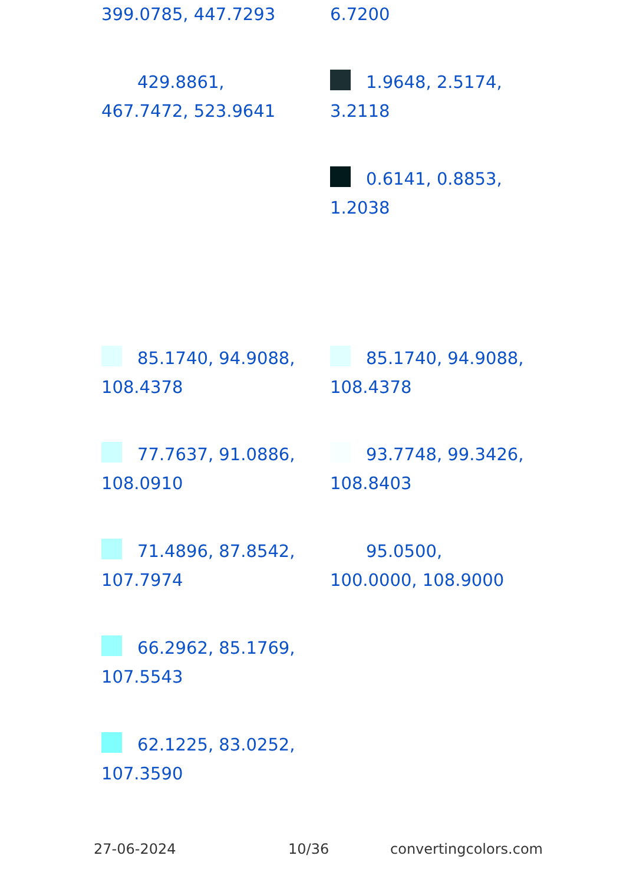399.0785, 447.7293 6.7200
429.8861, 467.7472, 523.9641
1.9648, 2.5174, 3.2118
0.6141, 0.8853, 1.2038
85.1740, 94.9088, 108.4378
85.1740, 94.9088, 108.4378
77.7637, 91.0886, 108.0910
93.7748, 99.3426, 108.8403
71.4896, 87.8542, 107.7974
95.0500, 100.0000, 108.9000
66.2962, 85.1769, 107.5543
62.1225, 83.0252, 107.3590
27-06-2024 10/36 convertingcolors.com